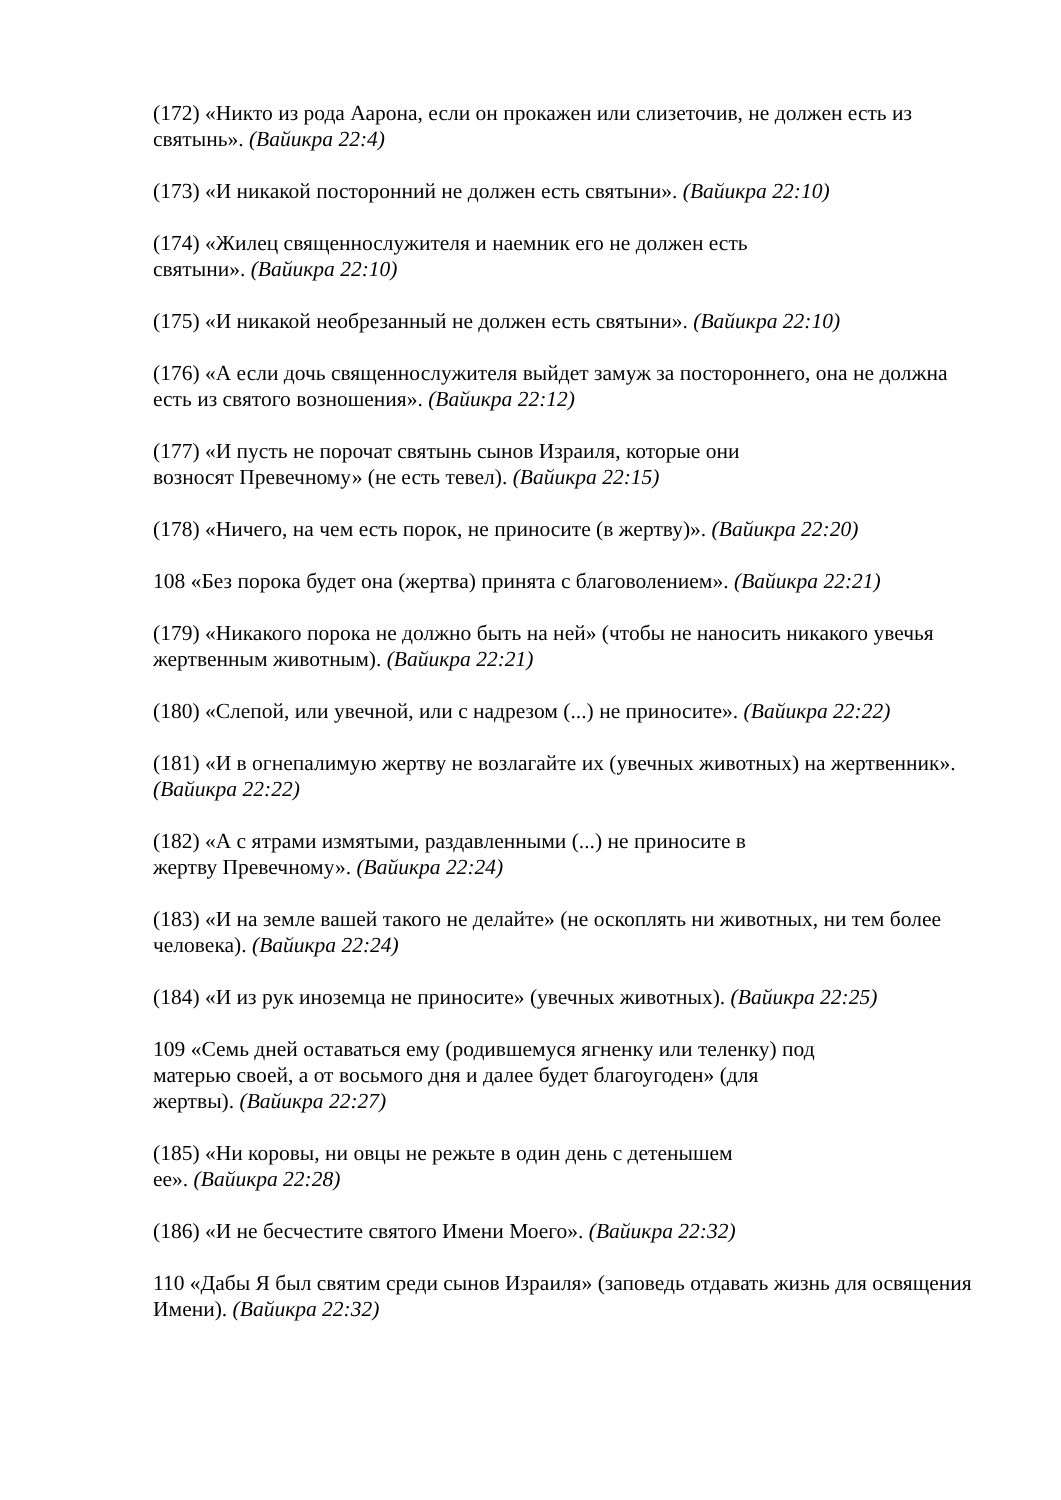(172) «Никто из рода Аарона, если он прокажен или слизеточив, не должен есть из святынь». (Вайикра 22:4)
(173) «И никакой посторонний не должен есть святыни». (Вайикра 22:10)
(174) «Жилец священнослужителя и наемник его не должен есть
святыни». (Вайикра 22:10)
(175) «И никакой необрезанный не должен есть святыни». (Вайикра 22:10)
(176) «А если дочь священнослужителя выйдет замуж за постороннего, она не должна есть из святого возношения». (Вайикра 22:12)
(177) «И пусть не порочат святынь сынов Израиля, которые они
возносят Превечному» (не есть тевел). (Вайикра 22:15)
(178) «Ничего, на чем есть порок, не приносите (в жертву)». (Вайикра 22:20)
108 «Без порока будет она (жертва) принята с благоволением». (Вайикра 22:21)
(179) «Никакого порока не должно быть на ней» (чтобы не наносить никакого увечья жертвенным животным). (Вайикра 22:21)
(180) «Слепой, или увечной, или с надрезом (...) не приносите». (Вайикра 22:22)
(181) «И в огнепалимую жертву не возлагайте их (увечных животных) на жертвенник». (Вайикра 22:22)
(182) «А с ятрами измятыми, раздавленными (...) не приносите в
жертву Превечному». (Вайикра 22:24)
(183) «И на земле вашей такого не делайте» (не оскоплять ни животных, ни тем более человека). (Вайикра 22:24)
(184) «И из рук иноземца не приносите» (увечных животных). (Вайикра 22:25)
109 «Семь дней оставаться ему (родившемуся ягненку или теленку) под
матерью своей, а от восьмого дня и далее будет благоугоден» (для
жертвы). (Вайикра 22:27)
(185) «Ни коровы, ни овцы не режьте в один день с детенышем
ее». (Вайикра 22:28)
(186) «И не бесчестите святого Имени Моего». (Вайикра 22:32)
110 «Дабы Я был святим среди сынов Израиля» (заповедь отдавать жизнь для освящения Имени). (Вайикра 22:32)